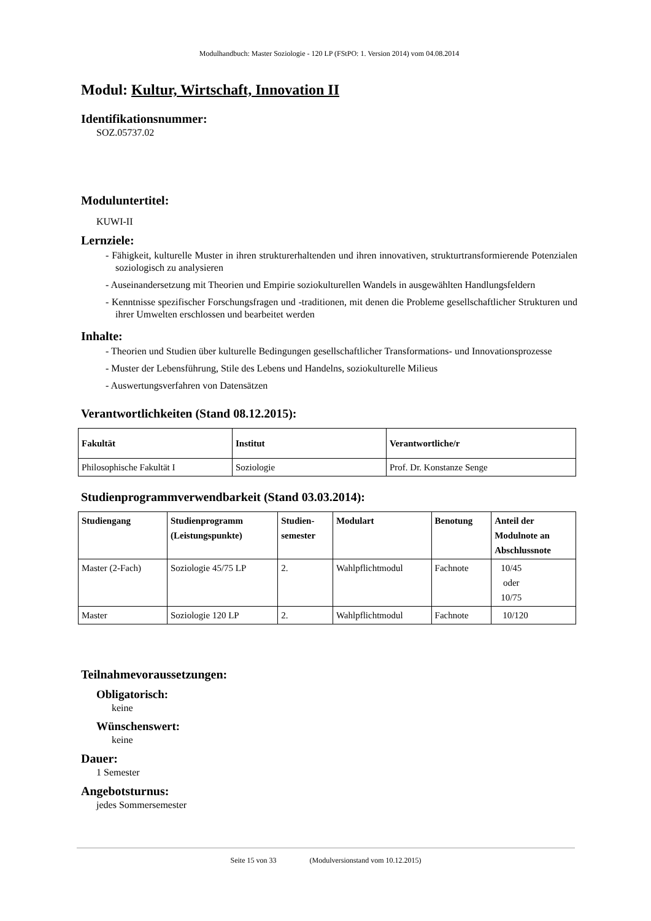Modulhandbuch: Master Soziologie - 120 LP (FStPO: 1. Version 2014) vom 04.08.2014
Modul: Kultur, Wirtschaft, Innovation II
Identifikationsnummer:
SOZ.05737.02
Moduluntertitel:
KUWI-II
Lernziele:
- Fähigkeit, kulturelle Muster in ihren strukturerhaltenden und ihren innovativen, strukturtransformierende Potenzialen soziologisch zu analysieren
- Auseinandersetzung mit Theorien und Empirie soziokulturellen Wandels in ausgewählten Handlungsfeldern
- Kenntnisse spezifischer Forschungsfragen und -traditionen, mit denen die Probleme gesellschaftlicher Strukturen und ihrer Umwelten erschlossen und bearbeitet werden
Inhalte:
- Theorien und Studien über kulturelle Bedingungen gesellschaftlicher Transformations- und Innovationsprozesse
- Muster der Lebensführung, Stile des Lebens und Handelns, soziokulturelle Milieus
- Auswertungsverfahren von Datensätzen
Verantwortlichkeiten (Stand 08.12.2015):
| Fakultät | Institut | Verantwortliche/r |
| --- | --- | --- |
| Philosophische Fakultät I | Soziologie | Prof. Dr. Konstanze Senge |
Studienprogrammverwendbarkeit (Stand 03.03.2014):
| Studiengang | Studienprogramm (Leistungspunkte) | Studien- semester | Modulart | Benotung | Anteil der Modulnote an Abschlussnote |
| --- | --- | --- | --- | --- | --- |
| Master (2-Fach) | Soziologie 45/75 LP | 2. | Wahlpflichtmodul | Fachnote | 10/45 oder 10/75 |
| Master | Soziologie 120 LP | 2. | Wahlpflichtmodul | Fachnote | 10/120 |
Teilnahmevoraussetzungen:
Obligatorisch:
keine
Wünschenswert:
keine
Dauer:
1 Semester
Angebotsturnus:
jedes Sommersemester
Seite 15 von 33 (Modulversionstand vom 10.12.2015)